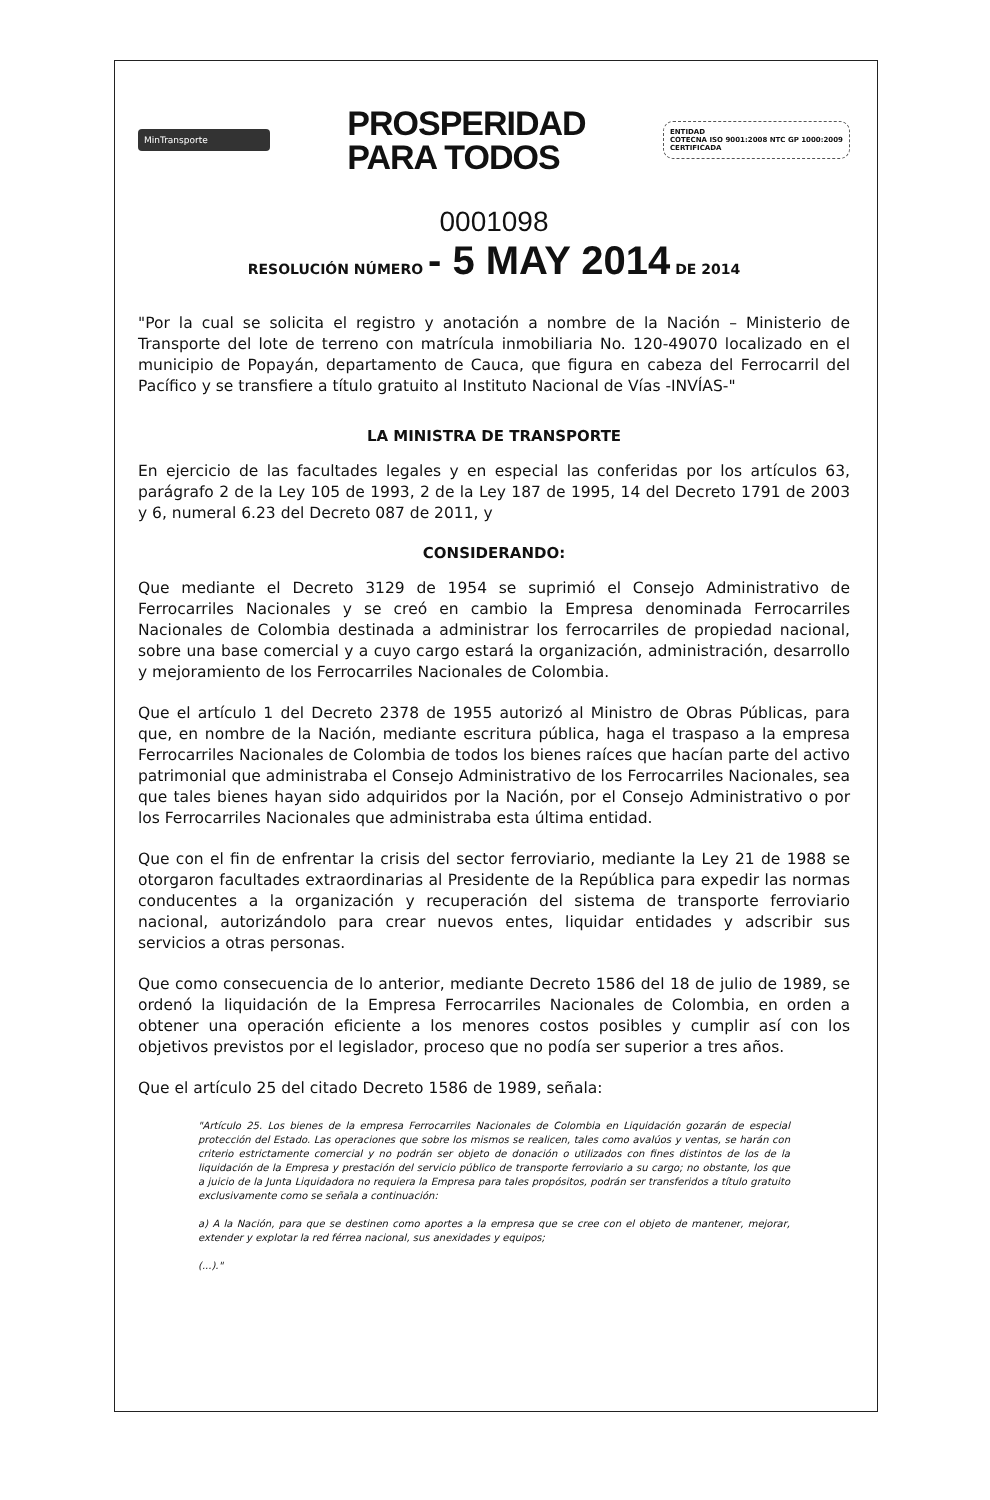MinTransporte
PROSPERIDAD
PARA TODOS
ENTIDAD
COTECNA ISO 9001:2008 NTC GP 1000:2009
CERTIFICADA
0001098
RESOLUCIÓN NÚMERO - 5 MAY 2014 DE 2014
"Por la cual se solicita el registro y anotación a nombre de la Nación – Ministerio de Transporte del lote de terreno con matrícula inmobiliaria No. 120-49070 localizado en el municipio de Popayán, departamento de Cauca, que figura en cabeza del Ferrocarril del Pacífico y se transfiere a título gratuito al Instituto Nacional de Vías -INVÍAS-"
LA MINISTRA DE TRANSPORTE
En ejercicio de las facultades legales y en especial las conferidas por los artículos 63, parágrafo 2 de la Ley 105 de 1993, 2 de la Ley 187 de 1995, 14 del Decreto 1791 de 2003 y 6, numeral 6.23 del Decreto 087 de 2011, y
CONSIDERANDO:
Que mediante el Decreto 3129 de 1954 se suprimió el Consejo Administrativo de Ferrocarriles Nacionales y se creó en cambio la Empresa denominada Ferrocarriles Nacionales de Colombia destinada a administrar los ferrocarriles de propiedad nacional, sobre una base comercial y a cuyo cargo estará la organización, administración, desarrollo y mejoramiento de los Ferrocarriles Nacionales de Colombia.
Que el artículo 1 del Decreto 2378 de 1955 autorizó al Ministro de Obras Públicas, para que, en nombre de la Nación, mediante escritura pública, haga el traspaso a la empresa Ferrocarriles Nacionales de Colombia de todos los bienes raíces que hacían parte del activo patrimonial que administraba el Consejo Administrativo de los Ferrocarriles Nacionales, sea que tales bienes hayan sido adquiridos por la Nación, por el Consejo Administrativo o por los Ferrocarriles Nacionales que administraba esta última entidad.
Que con el fin de enfrentar la crisis del sector ferroviario, mediante la Ley 21 de 1988 se otorgaron facultades extraordinarias al Presidente de la República para expedir las normas conducentes a la organización y recuperación del sistema de transporte ferroviario nacional, autorizándolo para crear nuevos entes, liquidar entidades y adscribir sus servicios a otras personas.
Que como consecuencia de lo anterior, mediante Decreto 1586 del 18 de julio de 1989, se ordenó la liquidación de la Empresa Ferrocarriles Nacionales de Colombia, en orden a obtener una operación eficiente a los menores costos posibles y cumplir así con los objetivos previstos por el legislador, proceso que no podía ser superior a tres años.
Que el artículo 25 del citado Decreto 1586 de 1989, señala:
"Artículo 25. Los bienes de la empresa Ferrocarriles Nacionales de Colombia en Liquidación gozarán de especial protección del Estado. Las operaciones que sobre los mismos se realicen, tales como avalúos y ventas, se harán con criterio estrictamente comercial y no podrán ser objeto de donación o utilizados con fines distintos de los de la liquidación de la Empresa y prestación del servicio público de transporte ferroviario a su cargo; no obstante, los que a juicio de la Junta Liquidadora no requiera la Empresa para tales propósitos, podrán ser transferidos a título gratuito exclusivamente como se señala a continuación:
a) A la Nación, para que se destinen como aportes a la empresa que se cree con el objeto de mantener, mejorar, extender y explotar la red férrea nacional, sus anexidades y equipos;
(...)."